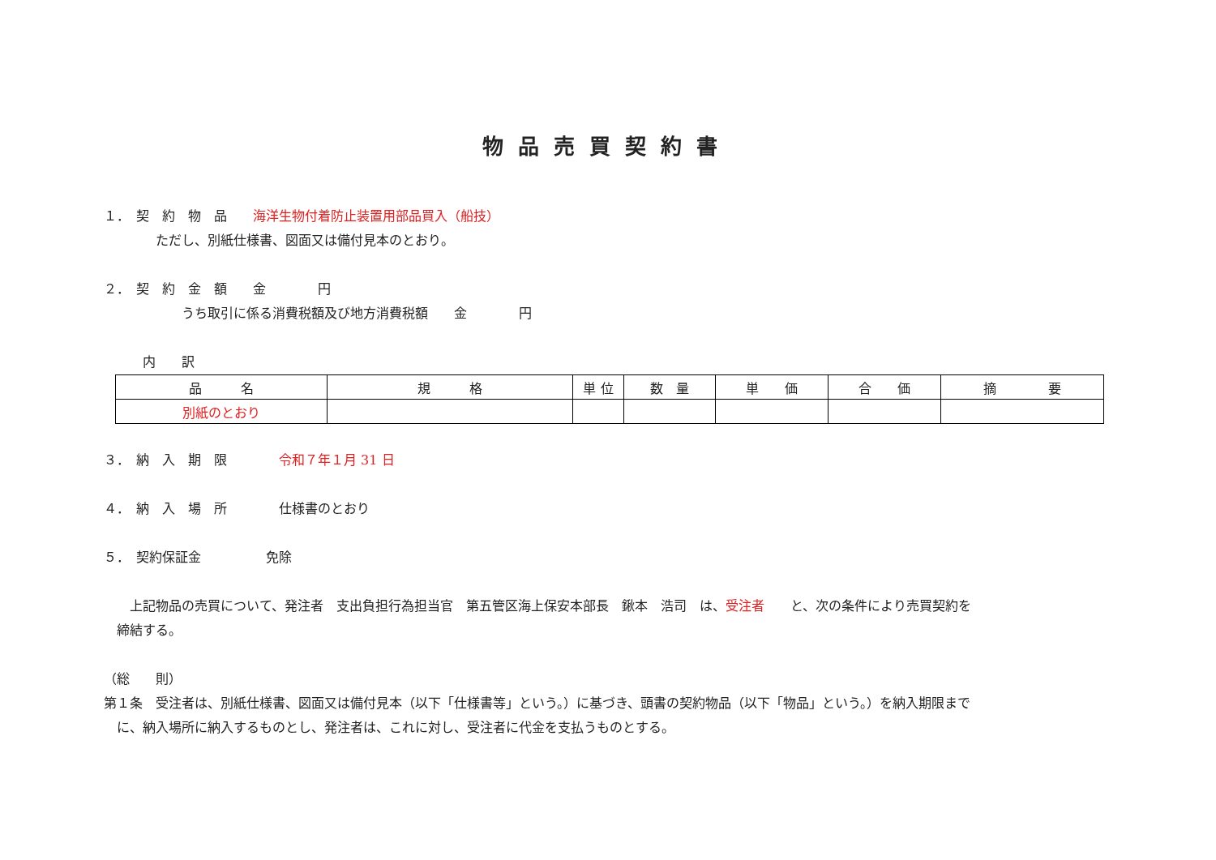物品売買契約書
１．　契　約　物　品　　海洋生物付着防止装置用部品買入（船技）
　　　　ただし、別紙仕様書、図面又は備付見本のとおり。
２．　契　約　金　額　　金　　　　円
　　　　　　うち取引に係る消費税額及び地方消費税額　　金　　　　円
　　　内　　訳
| 品 名 | 規 格 | 単 位 | 数 量 | 単 価 | 合 価 | 摘 要 |
| --- | --- | --- | --- | --- | --- | --- |
| 別紙のとおり | | | | | | |
３．　納　入　期　限　　　　令和７年１月 31 日
４．　納　入　場　所　　　　仕様書のとおり
５．　契約保証金　　　　　免除
　　上記物品の売買について、発注者　支出負担行為担当官　第五管区海上保安本部長　鍬本　浩司　は、受注者　　と、次の条件により売買契約を
　締結する。
（総　　則）
第１条　受注者は、別紙仕様書、図面又は備付見本（以下「仕様書等」という。）に基づき、頭書の契約物品（以下「物品」という。）を納入期限まで
　に、納入場所に納入するものとし、発注者は、これに対し、受注者に代金を支払うものとする。